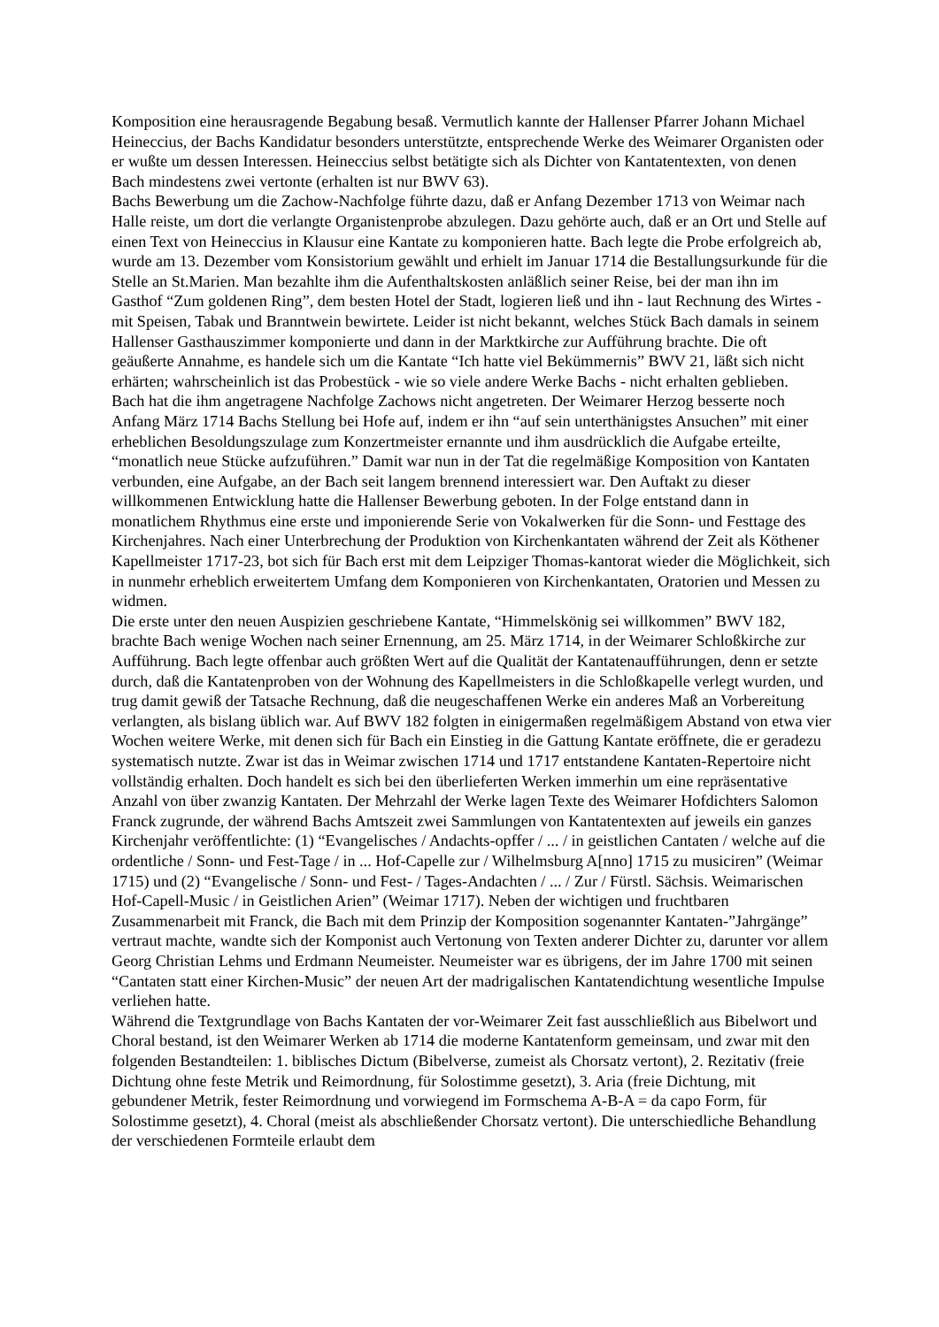Komposition eine herausragende Begabung besaß. Vermutlich kannte der Hallenser Pfarrer Johann Michael Heineccius, der Bachs Kandidatur besonders unterstützte, entsprechende Werke des Weimarer Organisten oder er wußte um dessen Interessen. Heineccius selbst betätigte sich als Dichter von Kantatentexten, von denen Bach mindestens zwei vertonte (erhalten ist nur BWV 63).
Bachs Bewerbung um die Zachow-Nachfolge führte dazu, daß er Anfang Dezember 1713 von Weimar nach Halle reiste, um dort die verlangte Organistenprobe abzulegen. Dazu gehörte auch, daß er an Ort und Stelle auf einen Text von Heineccius in Klausur eine Kantate zu komponieren hatte. Bach legte die Probe erfolgreich ab, wurde am 13. Dezember vom Konsistorium gewählt und erhielt im Januar 1714 die Bestallungsurkunde für die Stelle an St.Marien. Man bezahlte ihm die Aufenthaltskosten anläßlich seiner Reise, bei der man ihn im Gasthof “Zum goldenen Ring”, dem besten Hotel der Stadt, logieren ließ und ihn - laut Rechnung des Wirtes - mit Speisen, Tabak und Branntwein bewirtete. Leider ist nicht bekannt, welches Stück Bach damals in seinem Hallenser Gasthauszimmer komponierte und dann in der Marktkirche zur Aufführung brachte. Die oft geäußerte Annahme, es handele sich um die Kantate “Ich hatte viel Bekümmernis” BWV 21, läßt sich nicht erhärten; wahrscheinlich ist das Probestück - wie so viele andere Werke Bachs - nicht erhalten geblieben.
Bach hat die ihm angetragene Nachfolge Zachows nicht angetreten. Der Weimarer Herzog besserte noch Anfang März 1714 Bachs Stellung bei Hofe auf, indem er ihn “auf sein unterthänigstes Ansuchen” mit einer erheblichen Besoldungszulage zum Konzertmeister ernannte und ihm ausdrücklich die Aufgabe erteilte, “monatlich neue Stücke aufzuführen.” Damit war nun in der Tat die regelmäßige Komposition von Kantaten verbunden, eine Aufgabe, an der Bach seit langem brennend interessiert war. Den Auftakt zu dieser willkommenen Entwicklung hatte die Hallenser Bewerbung geboten. In der Folge entstand dann in monatlichem Rhythmus eine erste und imponierende Serie von Vokalwerken für die Sonn- und Festtage des Kirchenjahres. Nach einer Unterbrechung der Produktion von Kirchenkantaten während der Zeit als Köthener Kapellmeister 1717-23, bot sich für Bach erst mit dem Leipziger Thomas-kantorat wieder die Möglichkeit, sich in nunmehr erheblich erweitertem Umfang dem Komponieren von Kirchenkantaten, Oratorien und Messen zu widmen.
Die erste unter den neuen Auspizien geschriebene Kantate, “Himmelskönig sei willkommen” BWV 182, brachte Bach wenige Wochen nach seiner Ernennung, am 25. März 1714, in der Weimarer Schloßkirche zur Aufführung. Bach legte offenbar auch größten Wert auf die Qualität der Kantatenaufführungen, denn er setzte durch, daß die Kantatenproben von der Wohnung des Kapellmeisters in die Schloßkapelle verlegt wurden, und trug damit gewiß der Tatsache Rechnung, daß die neugeschaffenen Werke ein anderes Maß an Vorbereitung verlangten, als bislang üblich war. Auf BWV 182 folgten in einigermaßen regelmäßigem Abstand von etwa vier Wochen weitere Werke, mit denen sich für Bach ein Einstieg in die Gattung Kantate eröffnete, die er geradezu systematisch nutzte. Zwar ist das in Weimar zwischen 1714 und 1717 entstandene Kantaten-Repertoire nicht vollständig erhalten. Doch handelt es sich bei den überlieferten Werken immerhin um eine repräsentative Anzahl von über zwanzig Kantaten. Der Mehrzahl der Werke lagen Texte des Weimarer Hofdichters Salomon Franck zugrunde, der während Bachs Amtszeit zwei Sammlungen von Kantatentexten auf jeweils ein ganzes Kirchenjahr veröffentlichte: (1) “Evangelisches / Andachts-opffer / ... / in geistlichen Cantaten / welche auf die ordentliche / Sonn- und Fest-Tage / in ... Hof-Capelle zur / Wilhelmsburg A[nno] 1715 zu musiciren” (Weimar 1715) und (2) “Evangelische / Sonn- und Fest- / Tages-Andachten / ... / Zur / Fürstl. Sächsis. Weimarischen Hof-Capell-Music / in Geistlichen Arien” (Weimar 1717). Neben der wichtigen und fruchtbaren Zusammenarbeit mit Franck, die Bach mit dem Prinzip der Komposition sogenannter Kantaten-”Jahrgänge” vertraut machte, wandte sich der Komponist auch Vertonung von Texten anderer Dichter zu, darunter vor allem Georg Christian Lehms und Erdmann Neumeister. Neumeister war es übrigens, der im Jahre 1700 mit seinen “Cantaten statt einer Kirchen-Music” der neuen Art der madrigalischen Kantatendichtung wesentliche Impulse verliehen hatte.
Während die Textgrundlage von Bachs Kantaten der vor-Weimarer Zeit fast ausschließlich aus Bibelwort und Choral bestand, ist den Weimarer Werken ab 1714 die moderne Kantatenform gemeinsam, und zwar mit den folgenden Bestandteilen: 1. biblisches Dictum (Bibelverse, zumeist als Chorsatz vertont), 2. Rezitativ (freie Dichtung ohne feste Metrik und Reimordnung, für Solostimme gesetzt), 3. Aria (freie Dichtung, mit gebundener Metrik, fester Reimordnung und vorwiegend im Formschema A-B-A = da capo Form, für Solostimme gesetzt), 4. Choral (meist als abschließender Chorsatz vertont). Die unterschiedliche Behandlung der verschiedenen Formteile erlaubt dem